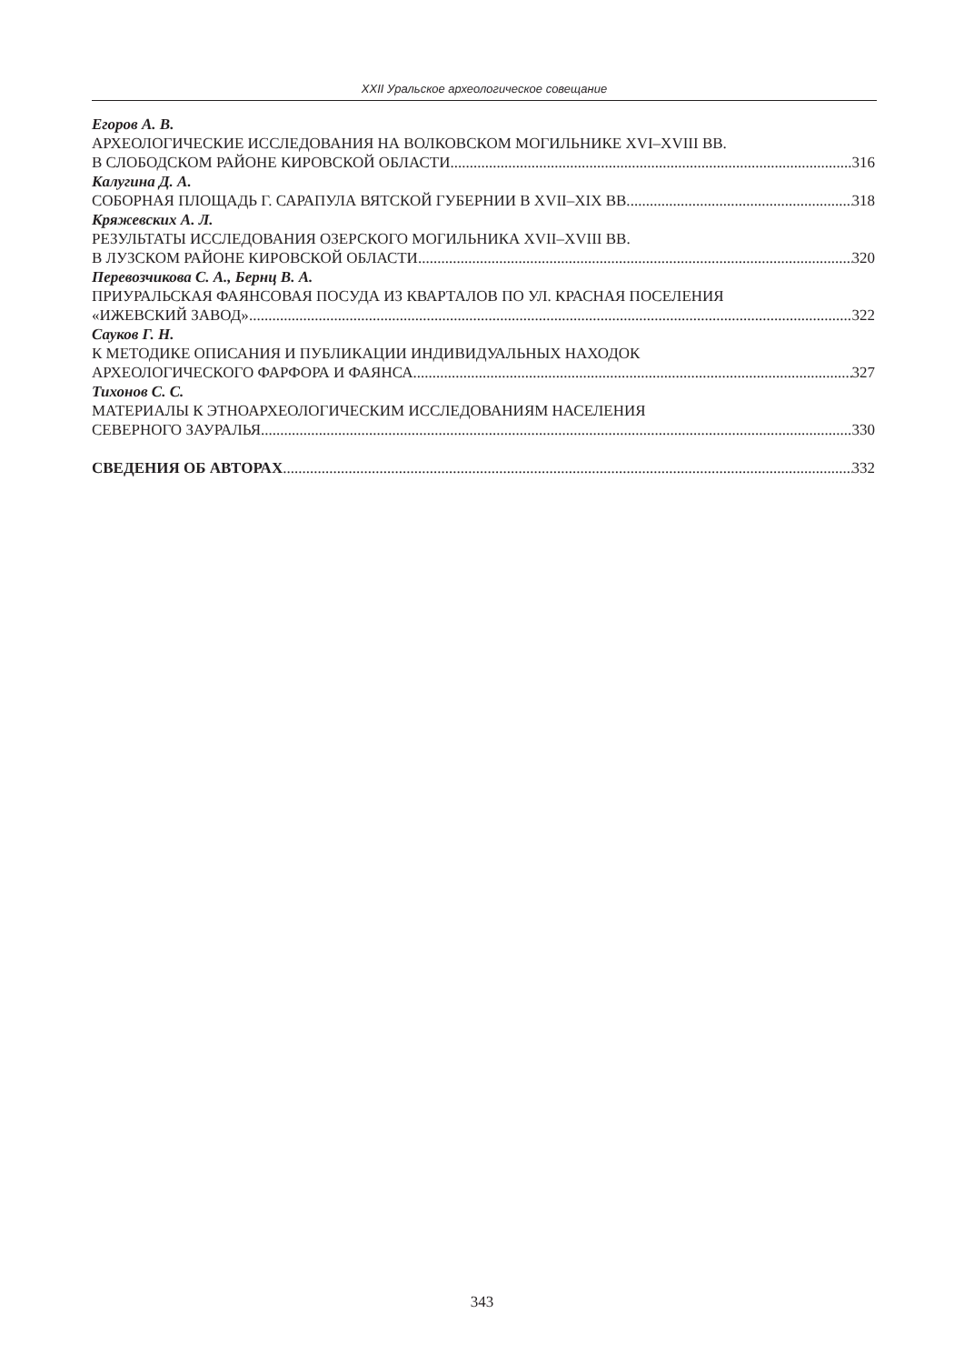XXII Уральское археологическое совещание
Егоров А. В.
АРХЕОЛОГИЧЕСКИЕ ИССЛЕДОВАНИЯ НА ВОЛКОВСКОМ МОГИЛЬНИКЕ XVI–XVIII ВВ.
В СЛОБОДСКОМ РАЙОНЕ КИРОВСКОЙ ОБЛАСТИ 316
Калугина Д. А.
СОБОРНАЯ ПЛОЩАДЬ Г. САРАПУЛА ВЯТСКОЙ ГУБЕРНИИ В XVII–XIX ВВ. 318
Кряжевских А. Л.
РЕЗУЛЬТАТЫ ИССЛЕДОВАНИЯ ОЗЕРСКОГО МОГИЛЬНИКА XVII–XVIII ВВ.
В ЛУЗСКОМ РАЙОНЕ КИРОВСКОЙ ОБЛАСТИ 320
Перевозчикова С. А., Бернц В. А.
ПРИУРАЛЬСКАЯ ФАЯНСОВАЯ ПОСУДА ИЗ КВАРТАЛОВ ПО УЛ. КРАСНАЯ ПОСЕЛЕНИЯ
«ИЖЕВСКИЙ ЗАВОД» 322
Сауков Г. Н.
К МЕТОДИКЕ ОПИСАНИЯ И ПУБЛИКАЦИИ ИНДИВИДУАЛЬНЫХ НАХОДОК
АРХЕОЛОГИЧЕСКОГО ФАРФОРА И ФАЯНСА 327
Тихонов С. С.
МАТЕРИАЛЫ К ЭТНОАРХЕОЛОГИЧЕСКИМ ИССЛЕДОВАНИЯМ НАСЕЛЕНИЯ
СЕВЕРНОГО ЗАУРАЛЬЯ 330
СВЕДЕНИЯ ОБ АВТОРАХ 332
343